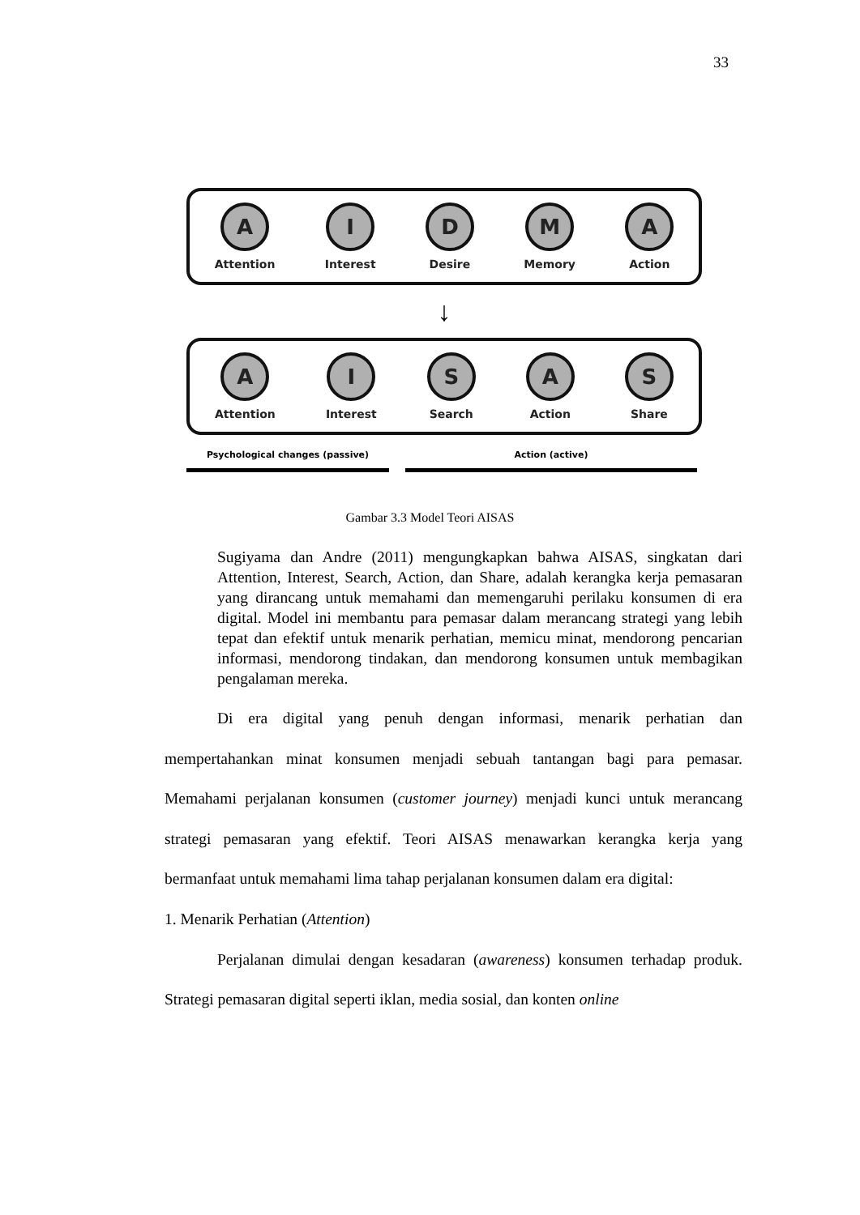33
A
Attention
I
Interest
D
Desire
M
Memory
A
Action
↓
A
Attention
I
Interest
S
Search
A
Action
S
Share
Psychological changes (passive) Action (active)
Gambar 3.3 Model Teori AISAS
Sugiyama dan Andre (2011) mengungkapkan bahwa AISAS, singkatan dari Attention, Interest, Search, Action, dan Share, adalah kerangka kerja pemasaran yang dirancang untuk memahami dan memengaruhi perilaku konsumen di era digital. Model ini membantu para pemasar dalam merancang strategi yang lebih tepat dan efektif untuk menarik perhatian, memicu minat, mendorong pencarian informasi, mendorong tindakan, dan mendorong konsumen untuk membagikan pengalaman mereka.
Di era digital yang penuh dengan informasi, menarik perhatian dan mempertahankan minat konsumen menjadi sebuah tantangan bagi para pemasar. Memahami perjalanan konsumen (customer journey) menjadi kunci untuk merancang strategi pemasaran yang efektif. Teori AISAS menawarkan kerangka kerja yang bermanfaat untuk memahami lima tahap perjalanan konsumen dalam era digital:
1. Menarik Perhatian (Attention)
Perjalanan dimulai dengan kesadaran (awareness) konsumen terhadap produk. Strategi pemasaran digital seperti iklan, media sosial, dan konten online